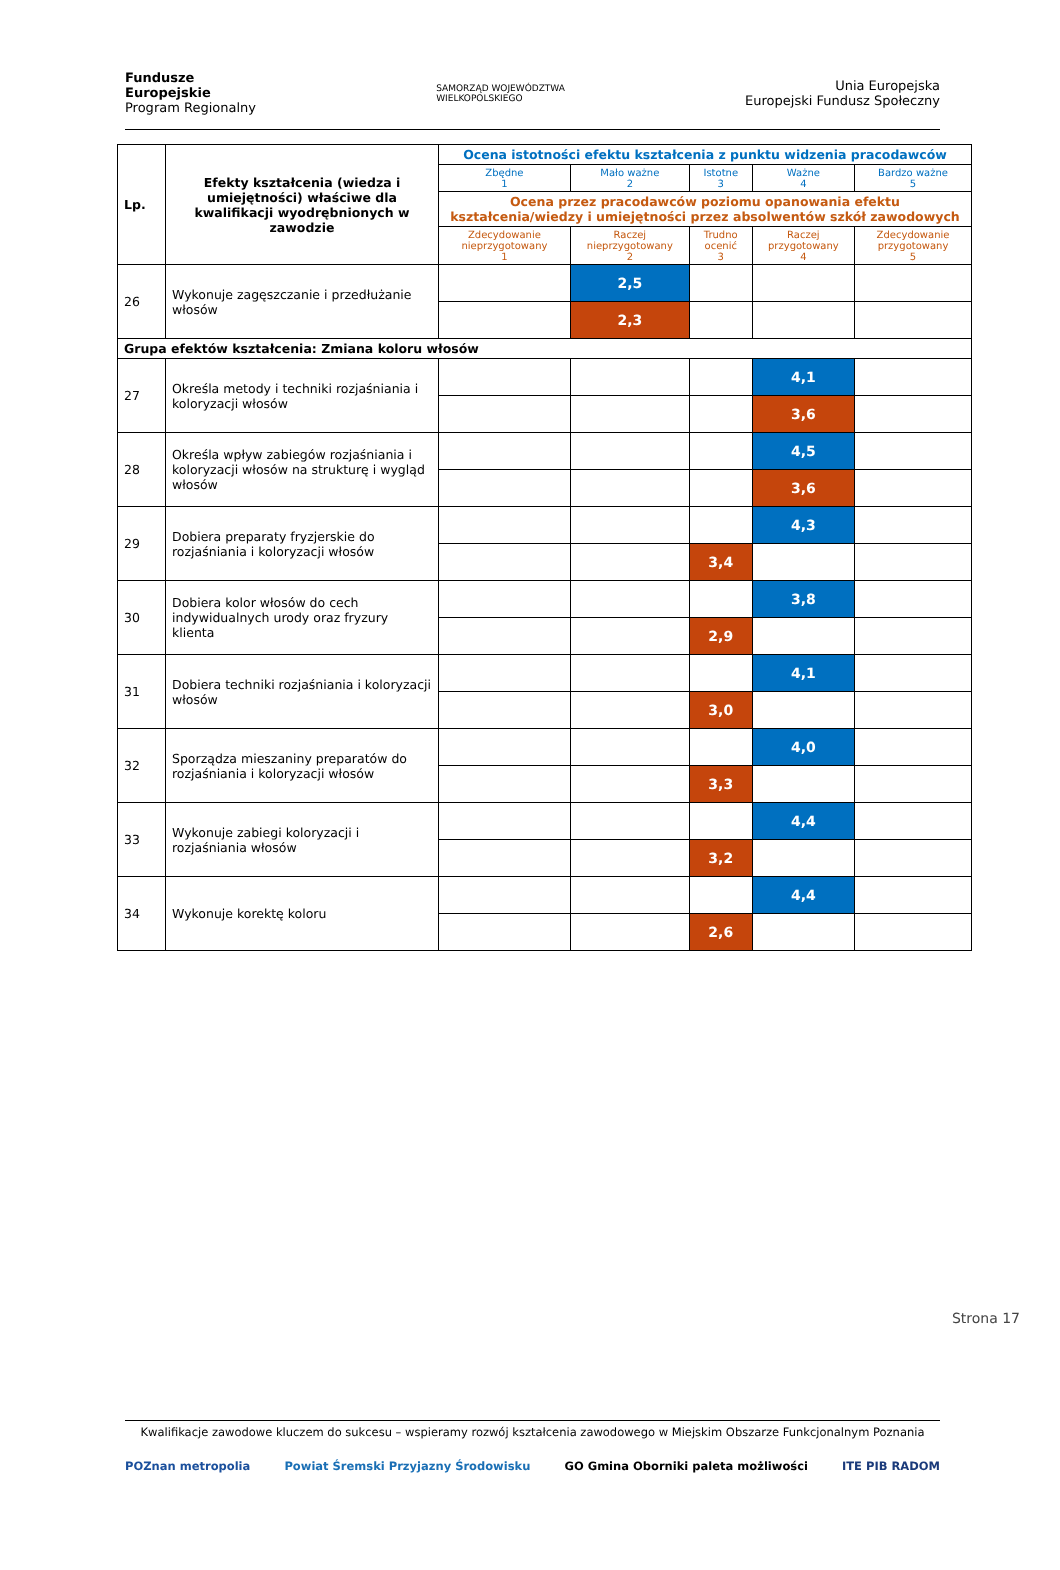Fundusze
Europejskie
Program Regionalny
SAMORZĄD WOJEWÓDZTWA
WIELKOPOLSKIEGO
Unia Europejska
Europejski Fundusz Społeczny
| Lp. | Efekty kształcenia (wiedza i umiejętności) właściwe dla kwalifikacji wyodrębnionych w zawodzie | Ocena istotności efektu kształcenia z punktu widzenia pracodawców | | | | |
| --- | --- | --- | --- | --- | --- | --- |
| | | Zbędne 1 | Mało ważne 2 | Istotne 3 | Ważne 4 | Bardzo ważne 5 |
| | | Ocena przez pracodawców poziomu opanowania efektu kształcenia/wiedzy i umiejętności przez absolwentów szkół zawodowych | | | | |
| | | Zdecydowanie nieprzygotowany 1 | Raczej nieprzygotowany 2 | Trudno ocenić 3 | Raczej przygotowany 4 | Zdecydowanie przygotowany 5 |
| 26 | Wykonuje zagęszczanie i przedłużanie włosów | | 2,5 | | | |
| | | | 2,3 | | | |
| Grupa efektów kształcenia: Zmiana koloru włosów | | | | | | |
| 27 | Określa metody i techniki rozjaśniania i koloryzacji włosów | | | | 4,1 | |
| | | | | | 3,6 | |
| 28 | Określa wpływ zabiegów rozjaśniania i koloryzacji włosów na strukturę i wygląd włosów | | | | 4,5 | |
| | | | | | 3,6 | |
| 29 | Dobiera preparaty fryzjerskie do rozjaśniania i koloryzacji włosów | | | | 4,3 | |
| | | | | 3,4 | | |
| 30 | Dobiera kolor włosów do cech indywidualnych urody oraz fryzury klienta | | | | 3,8 | |
| | | | | 2,9 | | |
| 31 | Dobiera techniki rozjaśniania i koloryzacji włosów | | | | 4,1 | |
| | | | | 3,0 | | |
| 32 | Sporządza mieszaniny preparatów do rozjaśniania i koloryzacji włosów | | | | 4,0 | |
| | | | | 3,3 | | |
| 33 | Wykonuje zabiegi koloryzacji i rozjaśniania włosów | | | | 4,4 | |
| | | | | 3,2 | | |
| 34 | Wykonuje korektę koloru | | | | 4,4 | |
| | | | | 2,6 | | |
Strona 17
Kwalifikacje zawodowe kluczem do sukcesu – wspieramy rozwój kształcenia zawodowego w Miejskim Obszarze Funkcjonalnym Poznania
POZnan metropolia Powiat Śremski Przyjazny Środowisku GO Gmina Oborniki paleta możliwości ITE PIB RADOM